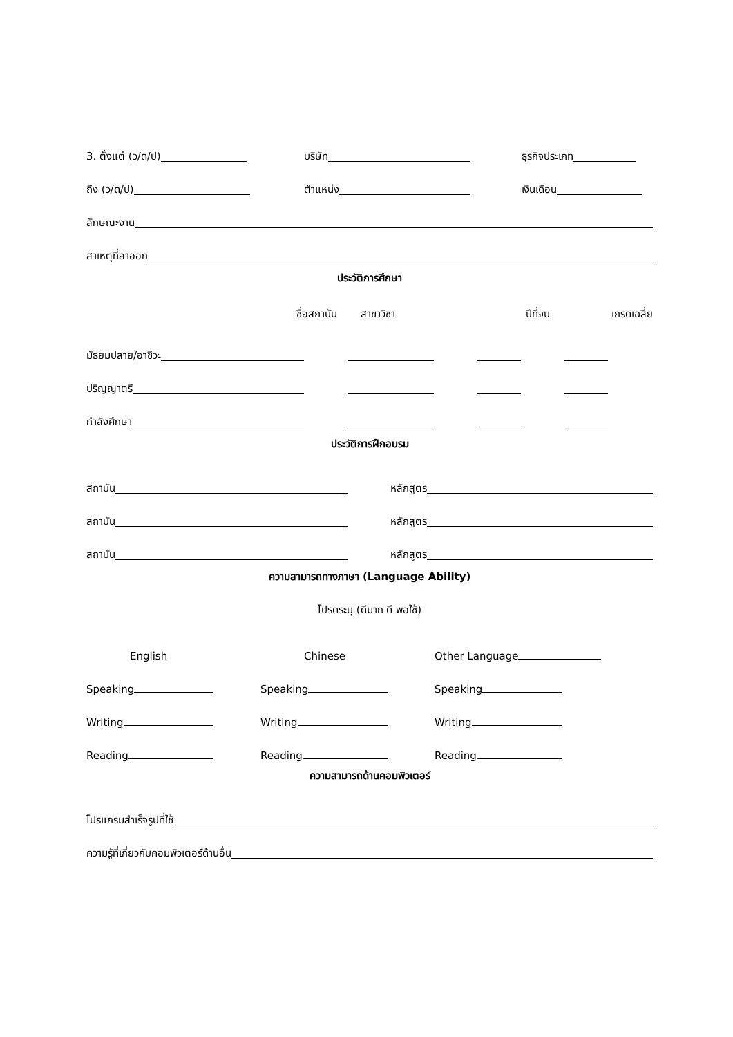3. ตั้งแต่ (ว/ด/ป)
บริษัท
ธุรกิจประเภท
ถึง (ว/ด/ป)
ตำแหน่ง
เงินเดือน
ลักษณะงาน
สาเหตุที่ลาออก
ประวัติการศึกษา
ชื่อสถาบัน สาขาวิชา ปีที่จบ เกรดเฉลี่ย
มัธยมปลาย/อาชีวะ
ปริญญาตรี
กำลังศึกษา
ประวัติการฝึกอบรม
สถาบัน
หลักสูตร
สถาบัน
หลักสูตร
สถาบัน
หลักสูตร
ความสามารถทางภาษา (Language Ability)
โปรดระบุ (ดีมาก ดี พอใช้)
English Chinese Other Language
Speaking
Speaking
Speaking
Writing
Writing
Writing
Reading
Reading
Reading
ความสามารถด้านคอมพิวเตอร์
โปรแกรมสำเร็จรูปที่ใช้
ความรู้ที่เกี่ยวกับคอมพิวเตอร์ด้านอื่น